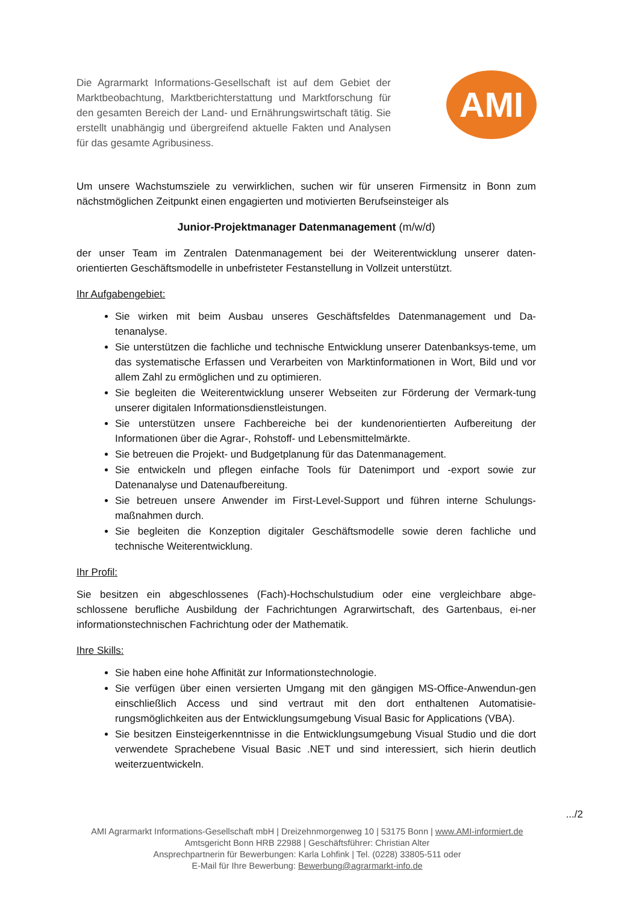Die Agrarmarkt Informations-Gesellschaft ist auf dem Gebiet der Marktbeobachtung, Marktberichterstattung und Marktforschung für den gesamten Bereich der Land- und Ernährungswirtschaft tätig. Sie erstellt unabhängig und übergreifend aktuelle Fakten und Analysen für das gesamte Agribusiness.
AMI
Um unsere Wachstumsziele zu verwirklichen, suchen wir für unseren Firmensitz in Bonn zum nächstmöglichen Zeitpunkt einen engagierten und motivierten Berufseinsteiger als
Junior-Projektmanager Datenmanagement (m/w/d)
der unser Team im Zentralen Datenmanagement bei der Weiterentwicklung unserer daten-orientierten Geschäftsmodelle in unbefristeter Festanstellung in Vollzeit unterstützt.
Ihr Aufgabengebiet:
Sie wirken mit beim Ausbau unseres Geschäftsfeldes Datenmanagement und Da-tenanalyse.
Sie unterstützen die fachliche und technische Entwicklung unserer Datenbanksys-teme, um das systematische Erfassen und Verarbeiten von Marktinformationen in Wort, Bild und vor allem Zahl zu ermöglichen und zu optimieren.
Sie begleiten die Weiterentwicklung unserer Webseiten zur Förderung der Vermark-tung unserer digitalen Informationsdienstleistungen.
Sie unterstützen unsere Fachbereiche bei der kundenorientierten Aufbereitung der Informationen über die Agrar-, Rohstoff- und Lebensmittelmärkte.
Sie betreuen die Projekt- und Budgetplanung für das Datenmanagement.
Sie entwickeln und pflegen einfache Tools für Datenimport und -export sowie zur Datenanalyse und Datenaufbereitung.
Sie betreuen unsere Anwender im First-Level-Support und führen interne Schulungs-maßnahmen durch.
Sie begleiten die Konzeption digitaler Geschäftsmodelle sowie deren fachliche und technische Weiterentwicklung.
Ihr Profil:
Sie besitzen ein abgeschlossenes (Fach)-Hochschulstudium oder eine vergleichbare abge-schlossene berufliche Ausbildung der Fachrichtungen Agrarwirtschaft, des Gartenbaus, ei-ner informationstechnischen Fachrichtung oder der Mathematik.
Ihre Skills:
Sie haben eine hohe Affinität zur Informationstechnologie.
Sie verfügen über einen versierten Umgang mit den gängigen MS-Office-Anwendun-gen einschließlich Access und sind vertraut mit den dort enthaltenen Automatisie-rungsmöglichkeiten aus der Entwicklungsumgebung Visual Basic for Applications (VBA).
Sie besitzen Einsteigerkenntnisse in die Entwicklungsumgebung Visual Studio und die dort verwendete Sprachebene Visual Basic .NET und sind interessiert, sich hierin deutlich weiterzuentwickeln.
.../2
AMI Agrarmarkt Informations-Gesellschaft mbH | Dreizehnmorgenweg 10 | 53175 Bonn | www.AMI-informiert.de
Amtsgericht Bonn HRB 22988 | Geschäftsführer: Christian Alter
Ansprechpartnerin für Bewerbungen: Karla Lohfink | Tel. (0228) 33805-511 oder
E-Mail für Ihre Bewerbung: Bewerbung@agrarmarkt-info.de